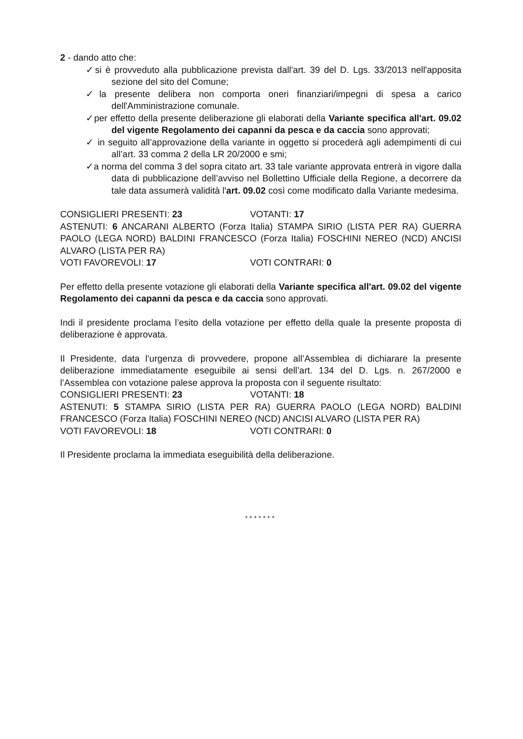2 - dando atto che:
✓si è provveduto alla pubblicazione prevista dall'art. 39 del D. Lgs. 33/2013 nell'apposita sezione del sito del Comune;
✓la presente delibera non comporta oneri finanziari/impegni di spesa a carico dell'Amministrazione comunale.
✓per effetto della presente deliberazione gli elaborati della Variante specifica all'art. 09.02 del vigente Regolamento dei capanni da pesca e da caccia sono approvati;
✓ in seguito all’approvazione della variante in oggetto si procederà agli adempimenti di cui all’art. 33 comma 2 della LR 20/2000 e smi;
✓a norma del comma 3 del sopra citato art. 33 tale variante approvata entrerà in vigore dalla data di pubblicazione dell’avviso nel Bollettino Ufficiale della Regione, a decorrere da tale data assumerà validità l'art. 09.02 così come modificato dalla Variante medesima.
CONSIGLIERI PRESENTI: 23 VOTANTI: 17
ASTENUTI: 6 ANCARANI ALBERTO (Forza Italia) STAMPA SIRIO (LISTA PER RA) GUERRA PAOLO (LEGA NORD) BALDINI FRANCESCO (Forza Italia) FOSCHINI NEREO (NCD) ANCISI ALVARO (LISTA PER RA)
VOTI FAVOREVOLI: 17 VOTI CONTRARI: 0
Per effetto della presente votazione gli elaborati della Variante specifica all'art. 09.02 del vigente Regolamento dei capanni da pesca e da caccia sono approvati.
Indi il presidente proclama l’esito della votazione per effetto della quale la presente proposta di deliberazione è approvata.
Il Presidente, data l’urgenza di provvedere, propone all’Assemblea di dichiarare la presente deliberazione immediatamente eseguibile ai sensi dell’art. 134 del D. Lgs. n. 267/2000 e l’Assemblea con votazione palese approva la proposta con il seguente risultato:
CONSIGLIERI PRESENTI: 23 VOTANTI: 18
ASTENUTI: 5 STAMPA SIRIO (LISTA PER RA) GUERRA PAOLO (LEGA NORD) BALDINI FRANCESCO (Forza Italia) FOSCHINI NEREO (NCD) ANCISI ALVARO (LISTA PER RA)
VOTI FAVOREVOLI: 18 VOTI CONTRARI: 0
Il Presidente proclama la immediata eseguibilità della deliberazione.
*******